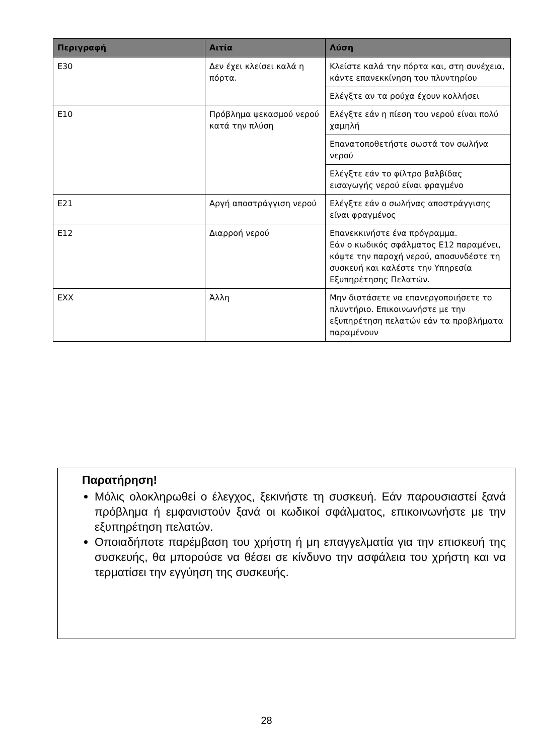| Περιγραφή | Αιτία | Λύση |
| --- | --- | --- |
| E30 | Δεν έχει κλείσει καλά η πόρτα. | Κλείστε καλά την πόρτα και, στη συνέχεια, κάντε επανεκκίνηση του πλυντηρίου Ελέγξτε αν τα ρούχα έχουν κολλήσει |
| E10 | Πρόβλημα ψεκασμού νερού κατά την πλύση | Ελέγξτε εάν η πίεση του νερού είναι πολύ χαμηλή Επανατοποθετήστε σωστά τον σωλήνα νερού Ελέγξτε εάν το φίλτρο βαλβίδας εισαγωγής νερού είναι φραγμένο |
| E21 | Αργή αποστράγγιση νερού | Ελέγξτε εάν ο σωλήνας αποστράγγισης είναι φραγμένος |
| E12 | Διαρροή νερού | Επανεκκινήστε ένα πρόγραμμα. Εάν ο κωδικός σφάλματος E12 παραμένει, κόψτε την παροχή νερού, αποσυνδέστε τη συσκευή και καλέστε την Υπηρεσία Εξυπηρέτησης Πελατών. |
| EXX | Άλλη | Μην διστάσετε να επανεργοποιήσετε το πλυντήριο. Επικοινωνήστε με την εξυπηρέτηση πελατών εάν τα προβλήματα παραμένουν |
Παρατήρηση!
Μόλις ολοκληρωθεί ο έλεγχος, ξεκινήστε τη συσκευή. Εάν παρουσιαστεί ξανά πρόβλημα ή εμφανιστούν ξανά οι κωδικοί σφάλματος, επικοινωνήστε με την εξυπηρέτηση πελατών.
Οποιαδήποτε παρέμβαση του χρήστη ή μη επαγγελματία για την επισκευή της συσκευής, θα μπορούσε να θέσει σε κίνδυνο την ασφάλεια του χρήστη και να τερματίσει την εγγύηση της συσκευής.
28